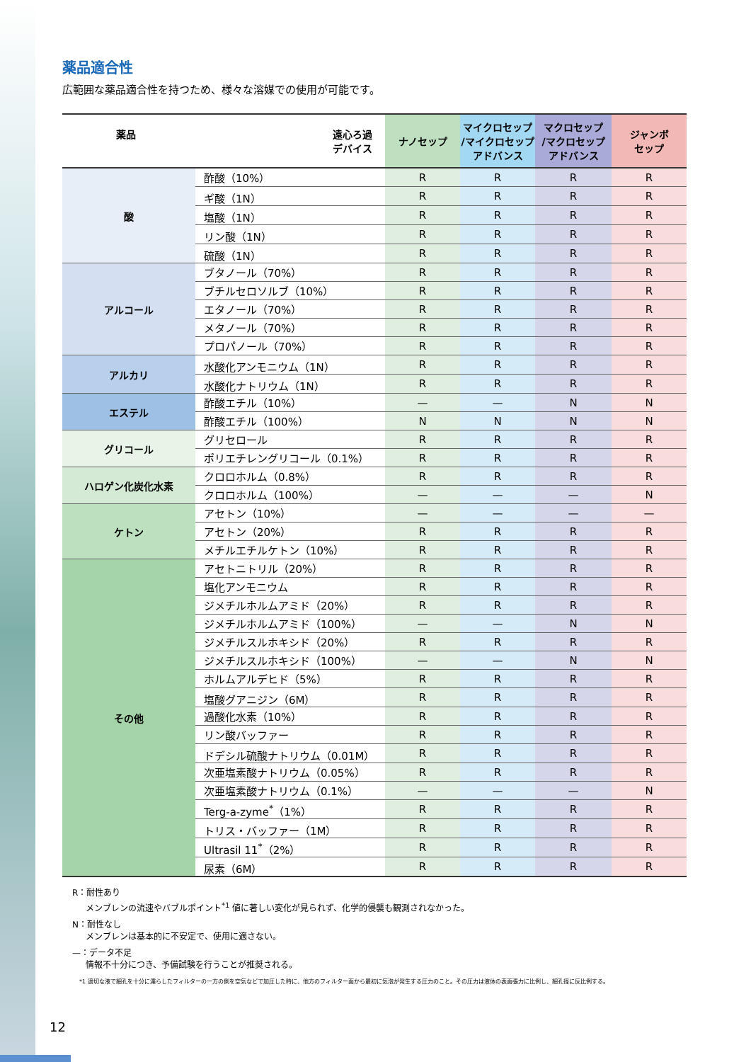薬品適合性
広範囲な薬品適合性を持つため、様々な溶媒での使用が可能です。
| 薬品 遠心ろ過 デバイス | | ナノセップ | マイクロセップ /マイクロセップ アドバンス | マクロセップ /マクロセップ アドバンス | ジャンボ セップ |
| --- | --- | --- | --- | --- | --- |
| 酸 | 酢酸（10%） | R | R | R | R |
| | ギ酸（1N） | R | R | R | R |
| | 塩酸（1N） | R | R | R | R |
| | リン酸（1N） | R | R | R | R |
| | 硫酸（1N） | R | R | R | R |
| アルコール | ブタノール（70%） | R | R | R | R |
| | ブチルセロソルブ（10%） | R | R | R | R |
| | エタノール（70%） | R | R | R | R |
| | メタノール（70%） | R | R | R | R |
| | プロパノール（70%） | R | R | R | R |
| アルカリ | 水酸化アンモニウム（1N） | R | R | R | R |
| | 水酸化ナトリウム（1N） | R | R | R | R |
| エステル | 酢酸エチル（10%） | — | — | N | N |
| | 酢酸エチル（100%） | N | N | N | N |
| グリコール | グリセロール | R | R | R | R |
| | ポリエチレングリコール（0.1%） | R | R | R | R |
| ハロゲン化炭化水素 | クロロホルム（0.8%） | R | R | R | R |
| | クロロホルム（100%） | — | — | — | N |
| ケトン | アセトン（10%） | — | — | — | — |
| | アセトン（20%） | R | R | R | R |
| | メチルエチルケトン（10%） | R | R | R | R |
| その他 | アセトニトリル（20%） | R | R | R | R |
| | 塩化アンモニウム | R | R | R | R |
| | ジメチルホルムアミド（20%） | R | R | R | R |
| | ジメチルホルムアミド（100%） | — | — | N | N |
| | ジメチルスルホキシド（20%） | R | R | R | R |
| | ジメチルスルホキシド（100%） | — | — | N | N |
| | ホルムアルデヒド（5%） | R | R | R | R |
| | 塩酸グアニジン（6M） | R | R | R | R |
| | 過酸化水素（10%） | R | R | R | R |
| | リン酸バッファー | R | R | R | R |
| | ドデシル硫酸ナトリウム（0.01M） | R | R | R | R |
| | 次亜塩素酸ナトリウム（0.05%） | R | R | R | R |
| | 次亜塩素酸ナトリウム（0.1%） | — | — | — | N |
| | Terg-a-zyme<sup>*</sup>（1%） | R | R | R | R |
| | トリス・バッファー（1M） | R | R | R | R |
| | Ultrasil 11<sup>*</sup>（2%） | R | R | R | R |
| | 尿素（6M） | R | R | R | R |
R：耐性あり
メンブレンの流速やバブルポイント<sup>*1</sup> 値に著しい変化が見られず、化学的侵襲も観測されなかった。
N：耐性なし
メンブレンは基本的に不安定で、使用に適さない。
—：データ不足
情報不十分につき、予備試験を行うことが推奨される。
*1 適切な液で細孔を十分に濡らしたフィルターの一方の側を空気などで加圧した時に、他方のフィルター面から最初に気泡が発生する圧力のこと。その圧力は液体の表面張力に比例し、細孔径に反比例する。
12